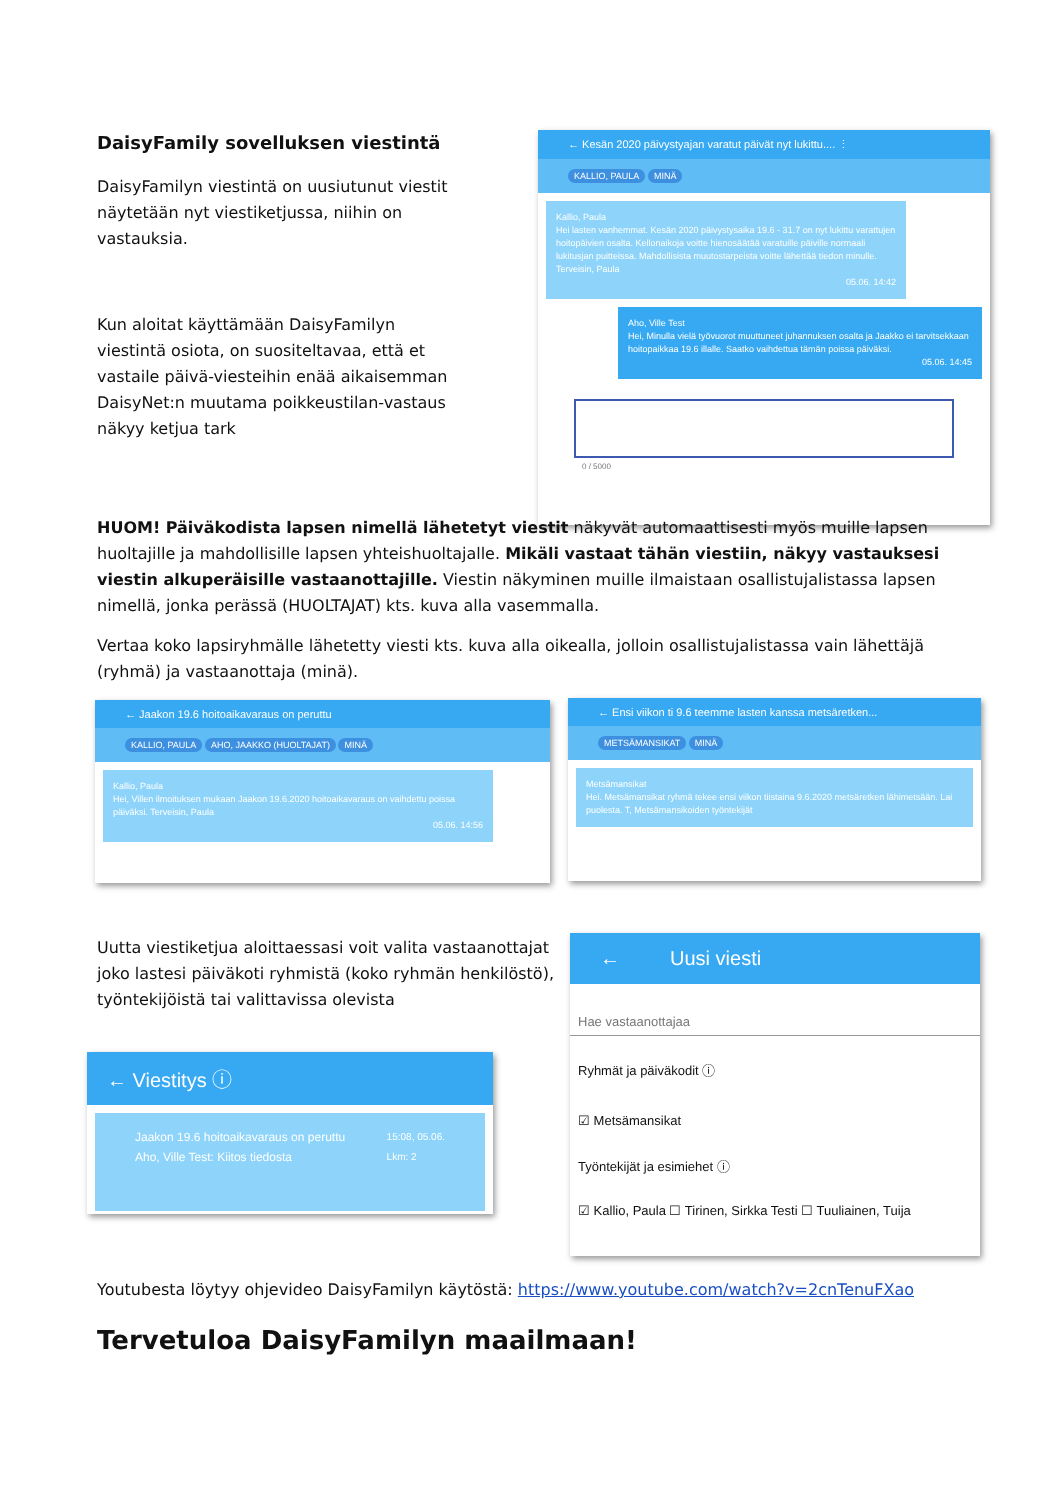DaisyFamily sovelluksen viestintä
DaisyFamilyn viestintä on uusiutunut viestit näytetään nyt viestiketjussa, niihin on vastauksia.
Kun aloitat käyttämään DaisyFamilyn viestintä osiota, on suositeltavaa, että et vastaile päivä-viesteihin enää aikaisemman DaisyNet:n muutama poikkeustilan-vastaus näkyy ketjua tark
← Kesän 2020 päivystyajan varatut päivät nyt lukittu.... ⋮
KALLIO, PAULA MINÄ
Kallio, Paula
Hei lasten vanhemmat. Kesän 2020 päivystysaika 19.6 - 31.7 on nyt lukittu varattujen hoitopäivien osalta. Kellonaikoja voitte hienosäätää varatuille päiville normaali lukitusjan puitteissa. Mahdollisista muutostarpeista voitte lähettää tiedon minulle. Terveisin, Paula
05.06. 14:42
Aho, Ville Test
Hei, Minulla vielä työvuorot muuttuneet juhannuksen osalta ja Jaakko ei tarvitsekkaan hoitopaikkaa 19.6 illalle. Saatko vaihdettua tämän poissa päiväksi.
05.06. 14:45
0 / 5000
HUOM! Päiväkodista lapsen nimellä lähetetyt viestit näkyvät automaattisesti myös muille lapsen huoltajille ja mahdollisille lapsen yhteishuoltajalle. Mikäli vastaat tähän viestiin, näkyy vastauksesi viestin alkuperäisille vastaanottajille. Viestin näkyminen muille ilmaistaan osallistujalistassa lapsen nimellä, jonka perässä (HUOLTAJAT) kts. kuva alla vasemmalla.
Vertaa koko lapsiryhmälle lähetetty viesti kts. kuva alla oikealla, jolloin osallistujalistassa vain lähettäjä (ryhmä) ja vastaanottaja (minä).
← Jaakon 19.6 hoitoaikavaraus on peruttu
KALLIO, PAULA AHO, JAAKKO (HUOLTAJAT) MINÄ
Kallio, Paula
Hei, Villen ilmoituksen mukaan Jaakon 19.6.2020 hoitoaikavaraus on vaihdettu poissa päiväksi. Terveisin, Paula
05.06. 14:56
← Ensi viikon ti 9.6 teemme lasten kanssa metsäretken...
METSÄMANSIKAT MINÄ
Metsämansikat
Hei. Metsämansikat ryhmä tekee ensi viikon tiistaina 9.6.2020 metsäretken lähimetsään. Lai puolesta. T, Metsämansikoiden työntekijät
Uutta viestiketjua aloittaessasi voit valita vastaanottajat joko lastesi päiväkoti ryhmistä (koko ryhmän henkilöstö), työntekijöistä tai valittavissa olevista
← Viestitys ⓘ
15:08, 05.06.
Lkm: 2 Jaakon 19.6 hoitoaikavaraus on peruttu
Aho, Ville Test: Kiitos tiedosta
← Uusi viesti
Hae vastaanottajaa
Ryhmät ja päiväkodit ⓘ
☑ Metsämansikat
Työntekijät ja esimiehet ⓘ
☑ Kallio, Paula ☐ Tirinen, Sirkka Testi ☐ Tuuliainen, Tuija
Youtubesta löytyy ohjevideo DaisyFamilyn käytöstä: https://www.youtube.com/watch?v=2cnTenuFXao
Tervetuloa DaisyFamilyn maailmaan!